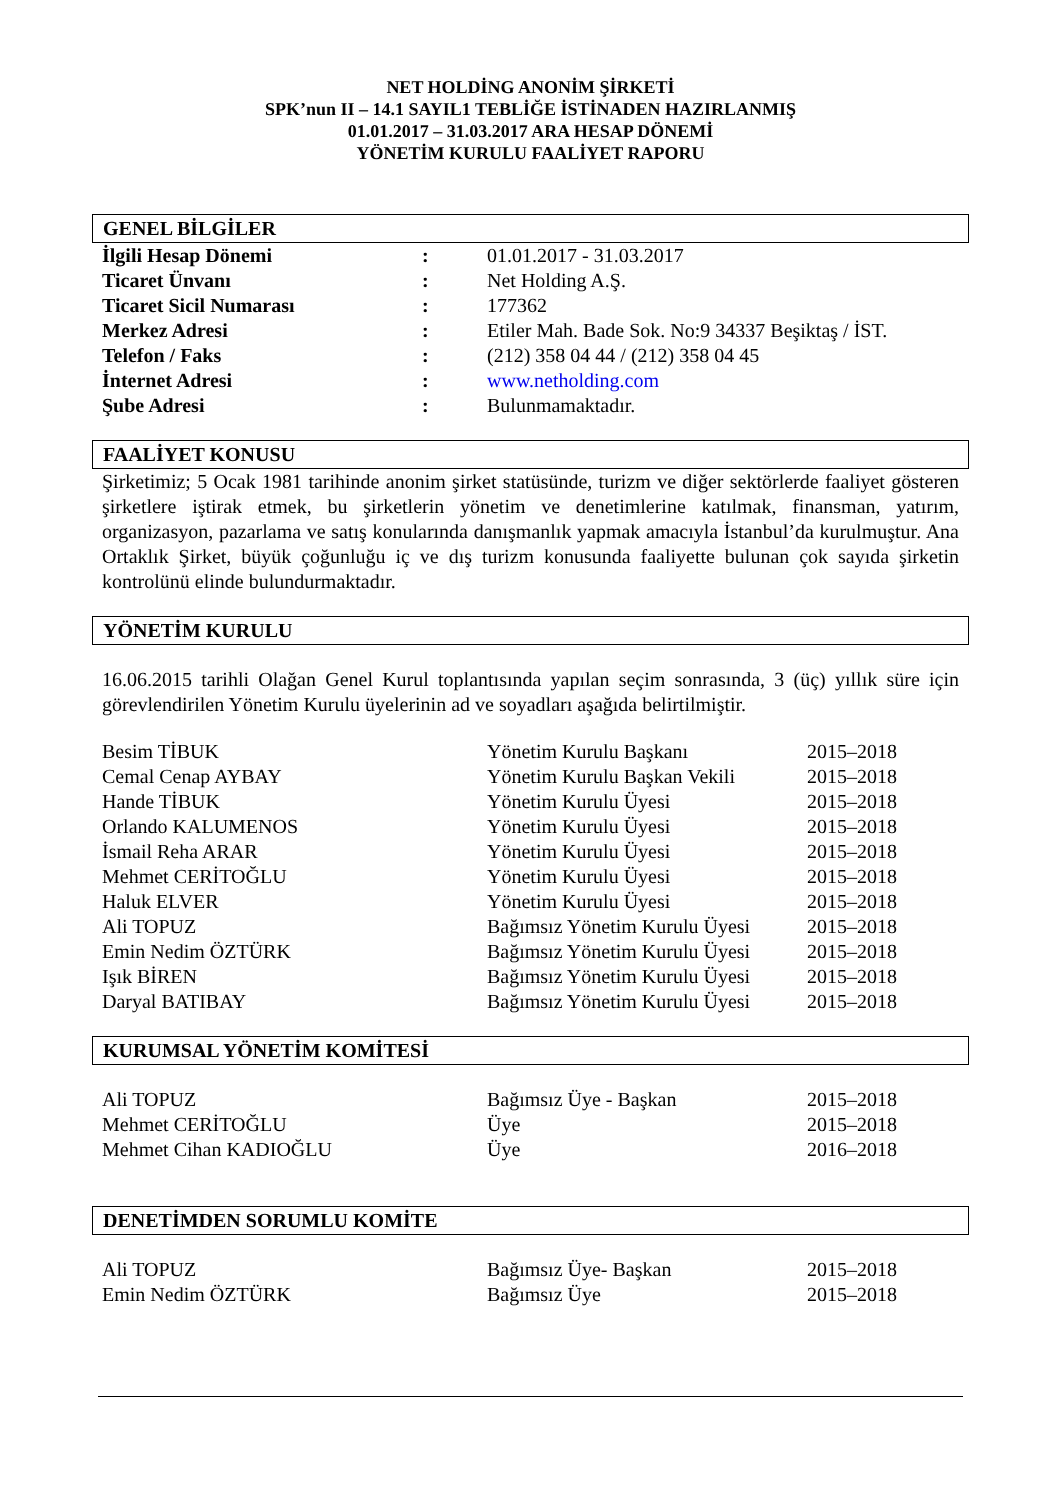NET HOLDİNG ANONİM ŞİRKETİ
SPK’nun II – 14.1 SAYIL1 TEBLİĞE İSTİNADEN HAZIRLANMIŞ
01.01.2017 – 31.03.2017 ARA HESAP DÖNEMİ
YÖNETİM KURULU FAALİYET RAPORU
GENEL BİLGİLER
| İlgili Hesap Dönemi | : | 01.01.2017 - 31.03.2017 |
| Ticaret Ünvanı | : | Net Holding A.Ş. |
| Ticaret Sicil Numarası | : | 177362 |
| Merkez Adresi | : | Etiler Mah. Bade Sok. No:9 34337 Beşiktaş / İST. |
| Telefon / Faks | : | (212) 358 04 44 / (212) 358 04 45 |
| İnternet Adresi | : | www.netholding.com |
| Şube Adresi | : | Bulunmamaktadır. |
FAALİYET KONUSU
Şirketimiz; 5 Ocak 1981 tarihinde anonim şirket statüsünde, turizm ve diğer sektörlerde faaliyet gösteren şirketlere iştirak etmek, bu şirketlerin yönetim ve denetimlerine katılmak, finansman, yatırım, organizasyon, pazarlama ve satış konularında danışmanlık yapmak amacıyla İstanbul’da kurulmuştur. Ana Ortaklık Şirket, büyük çoğunluğu iç ve dış turizm konusunda faaliyette bulunan çok sayıda şirketin kontrolünü elinde bulundurmaktadır.
YÖNETİM KURULU
16.06.2015 tarihli Olağan Genel Kurul toplantısında yapılan seçim sonrasında, 3 (üç) yıllık süre için görevlendirilen Yönetim Kurulu üyelerinin ad ve soyadları aşağıda belirtilmiştir.
| Besim TİBUK | Yönetim Kurulu Başkanı | 2015–2018 |
| Cemal Cenap AYBAY | Yönetim Kurulu Başkan Vekili | 2015–2018 |
| Hande TİBUK | Yönetim Kurulu Üyesi | 2015–2018 |
| Orlando KALUMENOS | Yönetim Kurulu Üyesi | 2015–2018 |
| İsmail Reha ARAR | Yönetim Kurulu Üyesi | 2015–2018 |
| Mehmet CERİTOĞLU | Yönetim Kurulu Üyesi | 2015–2018 |
| Haluk ELVER | Yönetim Kurulu Üyesi | 2015–2018 |
| Ali TOPUZ | Bağımsız Yönetim Kurulu Üyesi | 2015–2018 |
| Emin Nedim ÖZTÜRK | Bağımsız Yönetim Kurulu Üyesi | 2015–2018 |
| Işık BİREN | Bağımsız Yönetim Kurulu Üyesi | 2015–2018 |
| Daryal BATIBAY | Bağımsız Yönetim Kurulu Üyesi | 2015–2018 |
KURUMSAL YÖNETİM KOMİTESİ
| Ali TOPUZ | Bağımsız Üye - Başkan | 2015–2018 |
| Mehmet CERİTOĞLU | Üye | 2015–2018 |
| Mehmet Cihan KADIOĞLU | Üye | 2016–2018 |
DENETİMDEN SORUMLU KOMİTE
| Ali TOPUZ | Bağımsız Üye- Başkan | 2015–2018 |
| Emin Nedim ÖZTÜRK | Bağımsız Üye | 2015–2018 |